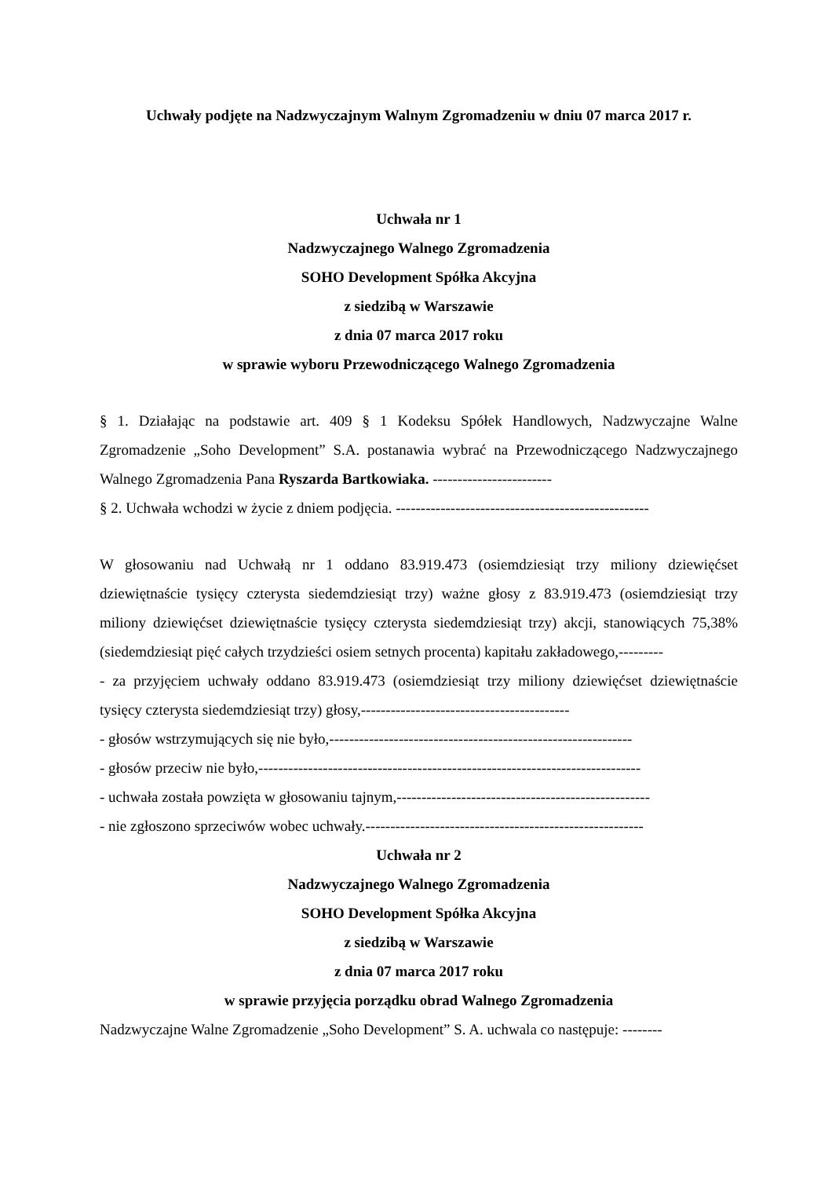Uchwały podjęte na Nadzwyczajnym Walnym Zgromadzeniu w dniu 07 marca 2017 r.
Uchwała nr 1
Nadzwyczajnego Walnego Zgromadzenia
SOHO Development Spółka Akcyjna
z siedzibą w Warszawie
z dnia 07 marca 2017 roku
w sprawie wyboru Przewodniczącego Walnego Zgromadzenia
§ 1. Działając na podstawie art. 409 § 1 Kodeksu Spółek Handlowych, Nadzwyczajne Walne Zgromadzenie „Soho Development” S.A. postanawia wybrać na Przewodniczącego Nadzwyczajnego Walnego Zgromadzenia Pana Ryszarda Bartkowiaka. ------------------------
§ 2. Uchwała wchodzi w życie z dniem podjęcia. ---------------------------------------------------
W głosowaniu nad Uchwałą nr 1 oddano 83.919.473 (osiemdziesiąt trzy miliony dziewięćset dziewiętnaście tysięcy czterysta siedemdziesiąt trzy) ważne głosy z 83.919.473 (osiemdziesiąt trzy miliony dziewięćset dziewiętnaście tysięcy czterysta siedemdziesiąt trzy) akcji, stanowiących 75,38% (siedemdziesiąt pięć całych trzydzieści osiem setnych procenta) kapitału zakładowego,---------
- za przyjęciem uchwały oddano 83.919.473 (osiemdziesiąt trzy miliony dziewięćset dziewiętnaście tysięcy czterysta siedemdziesiąt trzy) głosy,------------------------------------------
- głosów wstrzymujących się nie było,-------------------------------------------------------------
- głosów przeciw nie było,-----------------------------------------------------------------------------
- uchwała została powzięta w głosowaniu tajnym,---------------------------------------------------
- nie zgłoszono sprzeciwów wobec uchwały.--------------------------------------------------------
Uchwała nr 2
Nadzwyczajnego Walnego Zgromadzenia
SOHO Development Spółka Akcyjna
z siedzibą w Warszawie
z dnia 07 marca 2017 roku
w sprawie przyjęcia porządku obrad Walnego Zgromadzenia
Nadzwyczajne Walne Zgromadzenie „Soho Development” S. A. uchwala co następuje: --------